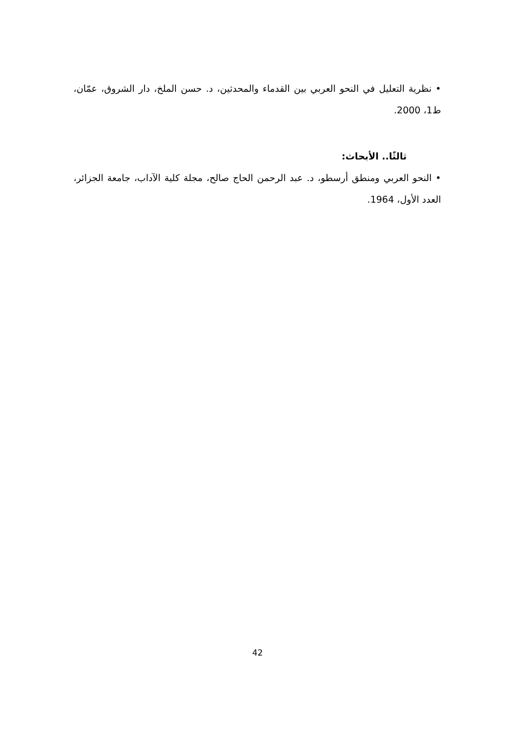• نظرية التعليل في النحو العربي بين القدماء والمحدثين، د. حسن الملخ، دار الشروق، عمّان، ط1، 2000.
ثالثًا.. الأبحاث:
• النحو العربي ومنطق أرسطو، د. عبد الرحمن الحاج صالح، مجلة كلية الآداب، جامعة الجزائر، العدد الأول، 1964.
42